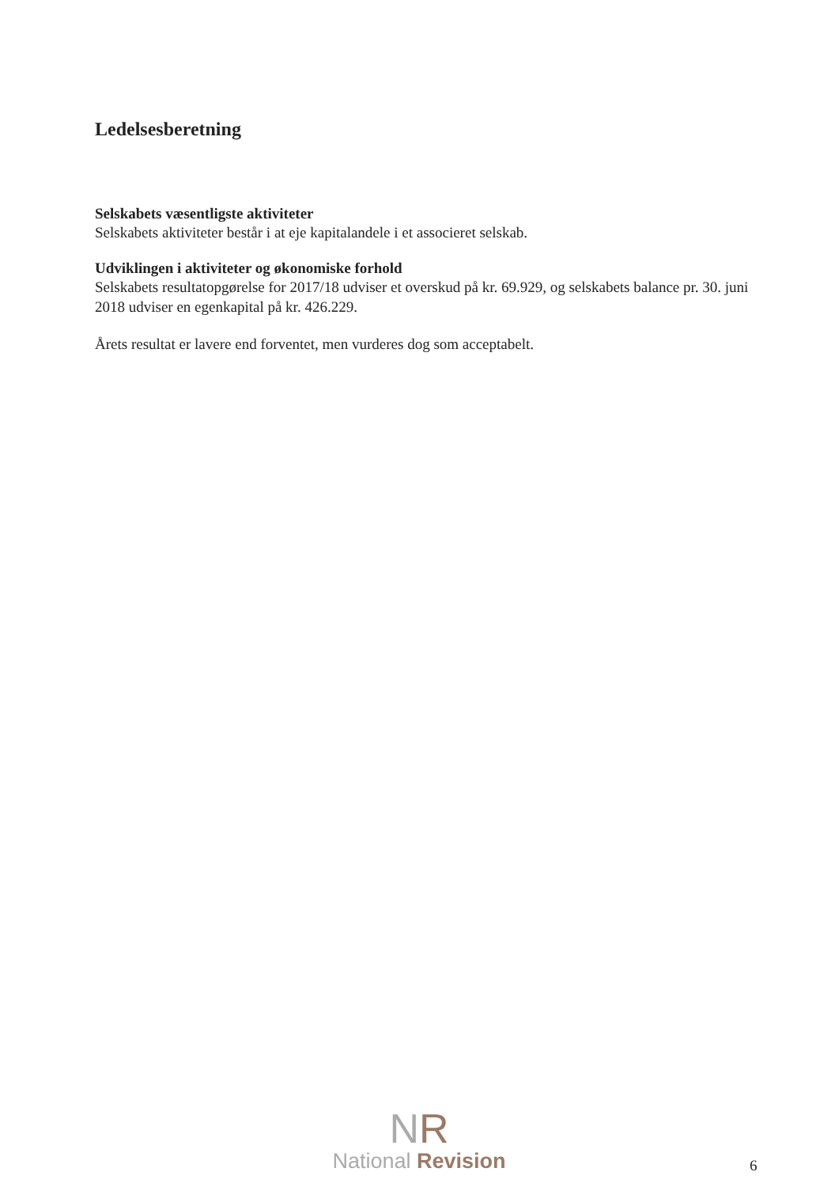Ledelsesberetning
Selskabets væsentligste aktiviteter
Selskabets aktiviteter består i at eje kapitalandele i et associeret selskab.
Udviklingen i aktiviteter og økonomiske forhold
Selskabets resultatopgørelse for 2017/18 udviser et overskud på kr. 69.929, og selskabets balance pr. 30. juni 2018 udviser en egenkapital på kr. 426.229.
Årets resultat er lavere end forventet, men vurderes dog som acceptabelt.
NR
National Revision
6